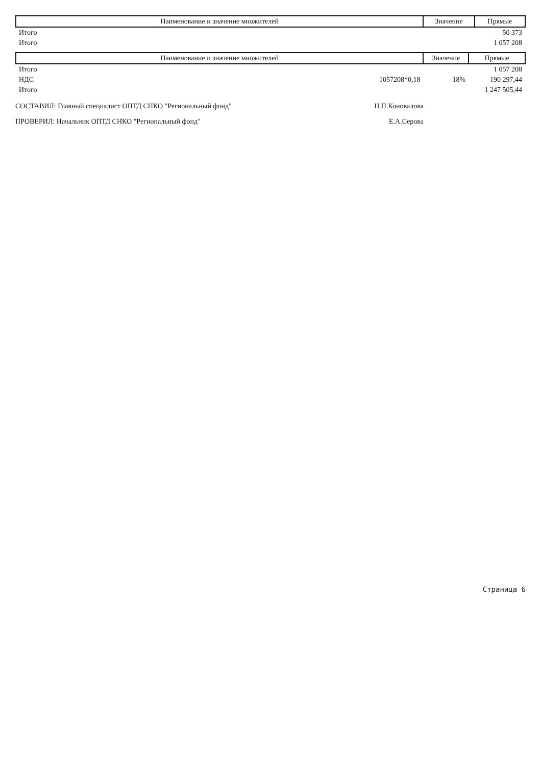| Наименование и значение множителей | Значение | Прямые |
| --- | --- | --- |
| Итого | | 50 373 |
| Итого | | 1 057 208 |
| Наименование и значение множителей | Значение | Прямые |
| --- | --- | --- |
| Итого | | 1 057 208 |
| НДС 1057208*0,18 | 18% | 190 297,44 |
| Итого | | 1 247 505,44 |
СОСТАВИЛ: Главный специалист ОПТД СНКО "Региональный фонд" Н.П.Коновалова
ПРОВЕРИЛ: Начальник ОПТД СНКО "Региональный фонд" Е.А.Серова
Страница 6